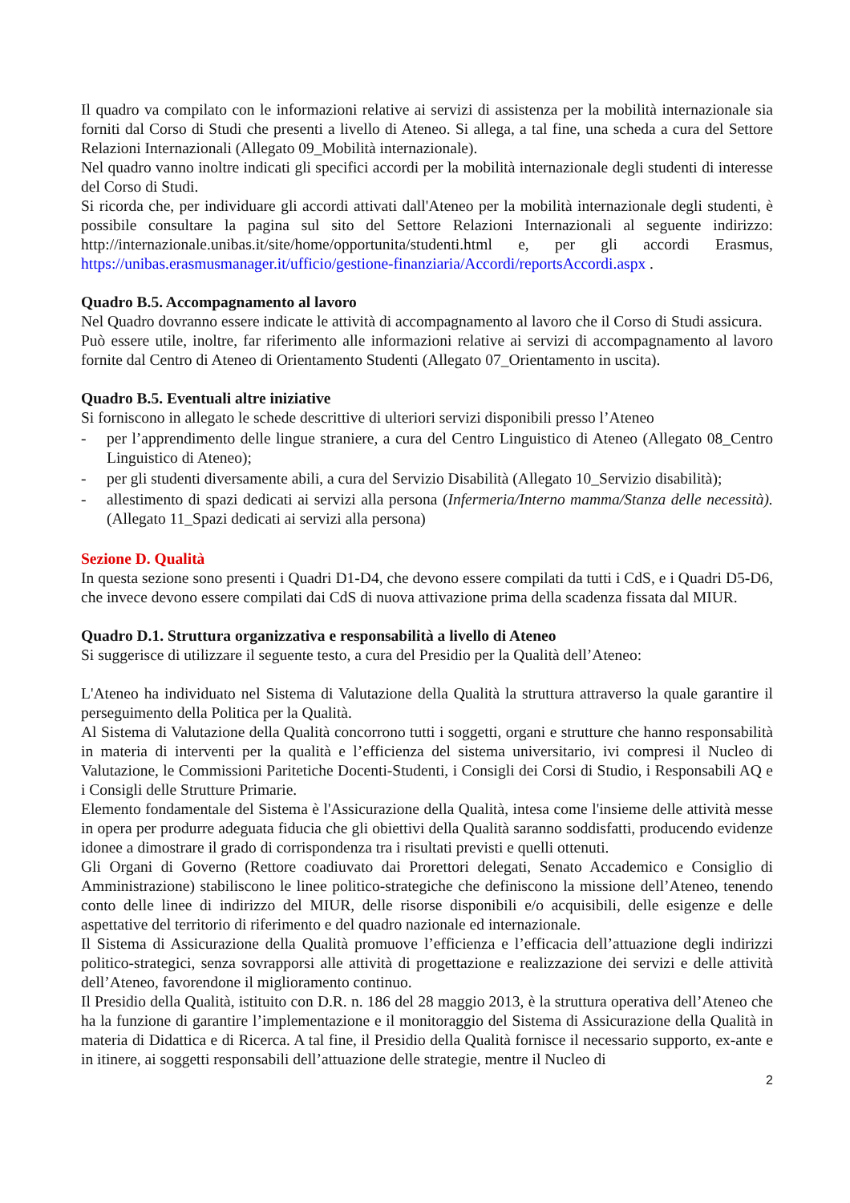Il quadro va compilato con le informazioni relative ai servizi di assistenza per la mobilità internazionale sia forniti dal Corso di Studi che presenti a livello di Ateneo. Si allega, a tal fine, una scheda a cura del Settore Relazioni Internazionali (Allegato 09_Mobilità internazionale).
Nel quadro vanno inoltre indicati gli specifici accordi per la mobilità internazionale degli studenti di interesse del Corso di Studi.
Si ricorda che, per individuare gli accordi attivati dall'Ateneo per la mobilità internazionale degli studenti, è possibile consultare la pagina sul sito del Settore Relazioni Internazionali al seguente indirizzo: http://internazionale.unibas.it/site/home/opportunita/studenti.html e, per gli accordi Erasmus, https://unibas.erasmusmanager.it/ufficio/gestione-finanziaria/Accordi/reportsAccordi.aspx .
Quadro B.5. Accompagnamento al lavoro
Nel Quadro dovranno essere indicate le attività di accompagnamento al lavoro che il Corso di Studi assicura.
Può essere utile, inoltre, far riferimento alle informazioni relative ai servizi di accompagnamento al lavoro fornite dal Centro di Ateneo di Orientamento Studenti (Allegato 07_Orientamento in uscita).
Quadro B.5. Eventuali altre iniziative
Si forniscono in allegato le schede descrittive di ulteriori servizi disponibili presso l’Ateneo
- per l’apprendimento delle lingue straniere, a cura del Centro Linguistico di Ateneo (Allegato 08_Centro Linguistico di Ateneo);
- per gli studenti diversamente abili, a cura del Servizio Disabilità (Allegato 10_Servizio disabilità);
- allestimento di spazi dedicati ai servizi alla persona (Infermeria/Interno mamma/Stanza delle necessità). (Allegato 11_Spazi dedicati ai servizi alla persona)
Sezione D. Qualità
In questa sezione sono presenti i Quadri D1-D4, che devono essere compilati da tutti i CdS, e i Quadri D5-D6, che invece devono essere compilati dai CdS di nuova attivazione prima della scadenza fissata dal MIUR.
Quadro D.1. Struttura organizzativa e responsabilità a livello di Ateneo
Si suggerisce di utilizzare il seguente testo, a cura del Presidio per la Qualità dell’Ateneo:
L'Ateneo ha individuato nel Sistema di Valutazione della Qualità la struttura attraverso la quale garantire il perseguimento della Politica per la Qualità.
Al Sistema di Valutazione della Qualità concorrono tutti i soggetti, organi e strutture che hanno responsabilità in materia di interventi per la qualità e l’efficienza del sistema universitario, ivi compresi il Nucleo di Valutazione, le Commissioni Paritetiche Docenti-Studenti, i Consigli dei Corsi di Studio, i Responsabili AQ e i Consigli delle Strutture Primarie.
Elemento fondamentale del Sistema è l'Assicurazione della Qualità, intesa come l'insieme delle attività messe in opera per produrre adeguata fiducia che gli obiettivi della Qualità saranno soddisfatti, producendo evidenze idonee a dimostrare il grado di corrispondenza tra i risultati previsti e quelli ottenuti.
Gli Organi di Governo (Rettore coadiuvato dai Prorettori delegati, Senato Accademico e Consiglio di Amministrazione) stabiliscono le linee politico-strategiche che definiscono la missione dell’Ateneo, tenendo conto delle linee di indirizzo del MIUR, delle risorse disponibili e/o acquisibili, delle esigenze e delle aspettative del territorio di riferimento e del quadro nazionale ed internazionale.
Il Sistema di Assicurazione della Qualità promuove l’efficienza e l’efficacia dell’attuazione degli indirizzi politico-strategici, senza sovrapporsi alle attività di progettazione e realizzazione dei servizi e delle attività dell’Ateneo, favorendone il miglioramento continuo.
Il Presidio della Qualità, istituito con D.R. n. 186 del 28 maggio 2013, è la struttura operativa dell’Ateneo che ha la funzione di garantire l’implementazione e il monitoraggio del Sistema di Assicurazione della Qualità in materia di Didattica e di Ricerca. A tal fine, il Presidio della Qualità fornisce il necessario supporto, ex-ante e in itinere, ai soggetti responsabili dell’attuazione delle strategie, mentre il Nucleo di
2